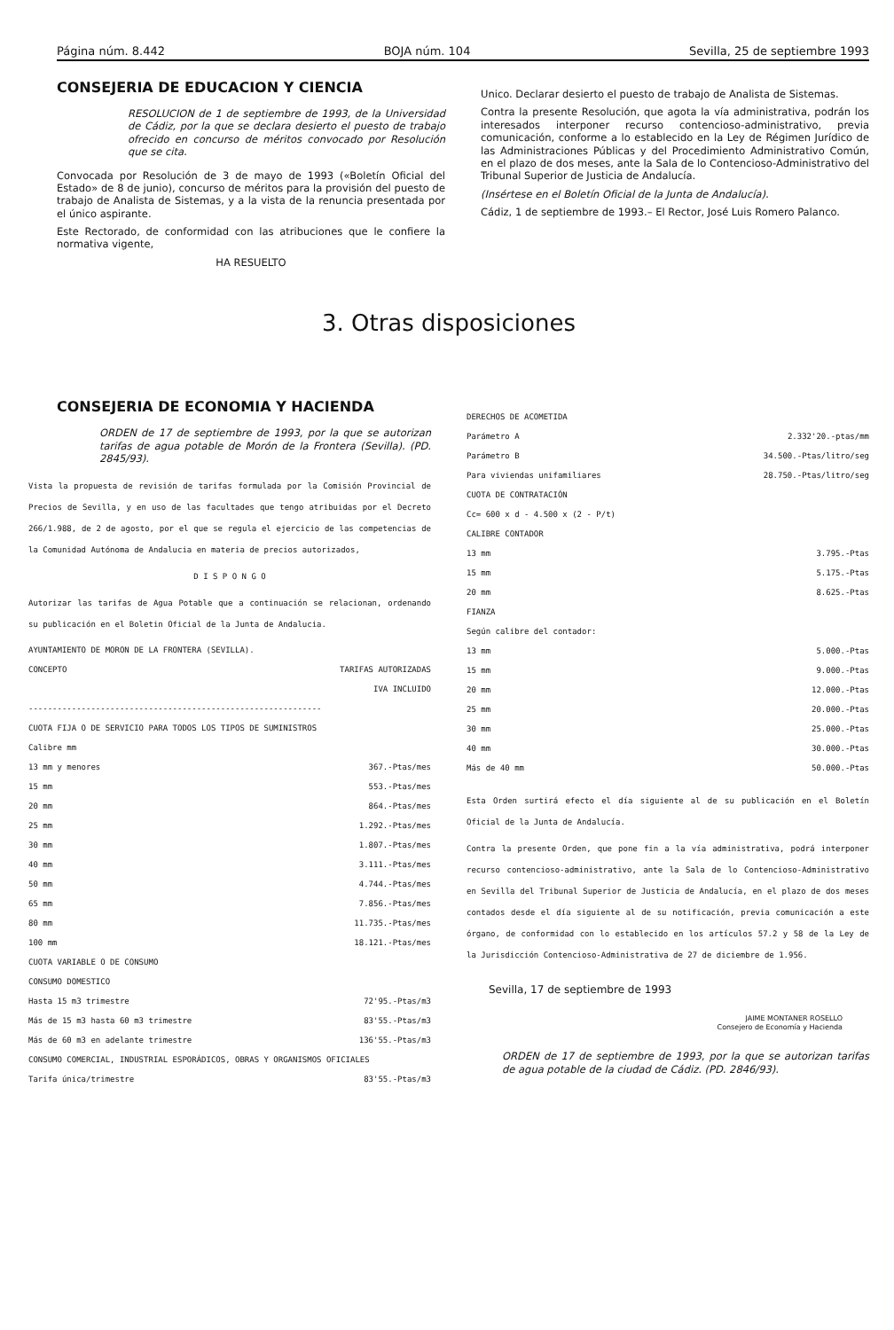Página núm. 8.442 BOJA núm. 104 Sevilla, 25 de septiembre 1993
CONSEJERIA DE EDUCACION Y CIENCIA
RESOLUCION de 1 de septiembre de 1993, de la Universidad de Cádiz, por la que se declara desierto el puesto de trabajo ofrecido en concurso de méritos convocado por Resolución que se cita.
Convocada por Resolución de 3 de mayo de 1993 («Boletín Oficial del Estado» de 8 de junio), concurso de méritos para la provisión del puesto de trabajo de Analista de Sistemas, y a la vista de la renuncia presentada por el único aspirante.
Este Rectorado, de conformidad con las atribuciones que le confiere la normativa vigente,
HA RESUELTO
Unico. Declarar desierto el puesto de trabajo de Analista de Sistemas.
Contra la presente Resolución, que agota la vía administrativa, podrán los interesados interponer recurso contencioso-administrativo, previa comunicación, conforme a lo establecido en la Ley de Régimen Jurídico de las Administraciones Públicas y del Procedimiento Administrativo Común, en el plazo de dos meses, ante la Sala de lo Contencioso-Administrativo del Tribunal Superior de Justicia de Andalucía.
(Insértese en el Boletín Oficial de la Junta de Andalucía).
Cádiz, 1 de septiembre de 1993.– El Rector, José Luis Romero Palanco.
3. Otras disposiciones
CONSEJERIA DE ECONOMIA Y HACIENDA
ORDEN de 17 de septiembre de 1993, por la que se autorizan tarifas de agua potable de Morón de la Frontera (Sevilla). (PD. 2845/93).
Vista la propuesta de revisión de tarifas formulada por la Comisión Provincial de Precios de Sevilla, y en uso de las facultades que tengo atribuidas por el Decreto 266/1.988, de 2 de agosto, por el que se regula el ejercicio de las competencias de la Comunidad Autónoma de Andalucia en materia de precios autorizados,
D I S P O N G O
Autorizar las tarifas de Agua Potable que a continuación se relacionan, ordenando su publicación en el Boletin Oficial de la Junta de Andalucia.
AYUNTAMIENTO DE MORON DE LA FRONTERA (SEVILLA).
| CONCEPTO | TARIFAS AUTORIZADAS IVA INCLUIDO |
| ------------------------------------------------------------- | |
| CUOTA FIJA O DE SERVICIO PARA TODOS LOS TIPOS DE SUMINISTROS | |
| Calibre mm | |
| 13 mm y menores | 367.-Ptas/mes |
| 15 mm | 553.-Ptas/mes |
| 20 mm | 864.-Ptas/mes |
| 25 mm | 1.292.-Ptas/mes |
| 30 mm | 1.807.-Ptas/mes |
| 40 mm | 3.111.-Ptas/mes |
| 50 mm | 4.744.-Ptas/mes |
| 65 mm | 7.856.-Ptas/mes |
| 80 mm | 11.735.-Ptas/mes |
| 100 mm | 18.121.-Ptas/mes |
| CUOTA VARIABLE O DE CONSUMO | |
| CONSUMO DOMESTICO | |
| Hasta 15 m3 trimestre | 72'95.-Ptas/m3 |
| Más de 15 m3 hasta 60 m3 trimestre | 83'55.-Ptas/m3 |
| Más de 60 m3 en adelante trimestre | 136'55.-Ptas/m3 |
| CONSUMO COMERCIAL, INDUSTRIAL ESPORÁDICOS, OBRAS Y ORGANISMOS OFICIALES | |
| Tarifa única/trimestre | 83'55.-Ptas/m3 |
| DERECHOS DE ACOMETIDA | |
| Parámetro A | 2.332'20.-ptas/mm |
| Parámetro B | 34.500.-Ptas/litro/seg |
| Para viviendas unifamiliares | 28.750.-Ptas/litro/seg |
| CUOTA DE CONTRATACIÓN | |
| Cc= 600 x d - 4.500 x (2 - P/t) | |
| CALIBRE CONTADOR | |
| 13 mm | 3.795.-Ptas |
| 15 mm | 5.175.-Ptas |
| 20 mm | 8.625.-Ptas |
| FIANZA | |
| Según calibre del contador: | |
| 13 mm | 5.000.-Ptas |
| 15 mm | 9.000.-Ptas |
| 20 mm | 12.000.-Ptas |
| 25 mm | 20.000.-Ptas |
| 30 mm | 25.000.-Ptas |
| 40 mm | 30.000.-Ptas |
| Más de 40 mm | 50.000.-Ptas |
Esta Orden surtirá efecto el día siguiente al de su publicación en el Boletín Oficial de la Junta de Andalucía.
Contra la presente Orden, que pone fin a la vía administrativa, podrá interponer recurso contencioso-administrativo, ante la Sala de lo Contencioso-Administrativo en Sevilla del Tribunal Superior de Justicia de Andalucía, en el plazo de dos meses contados desde el día siguiente al de su notificación, previa comunicación a este órgano, de conformidad con lo establecido en los artículos 57.2 y 58 de la Ley de la Jurisdicción Contencioso-Administrativa de 27 de diciembre de 1.956.
Sevilla, 17 de septiembre de 1993
JAIME MONTANER ROSELLO
Consejero de Economía y Hacienda
ORDEN de 17 de septiembre de 1993, por la que se autorizan tarifas de agua potable de la ciudad de Cádiz. (PD. 2846/93).